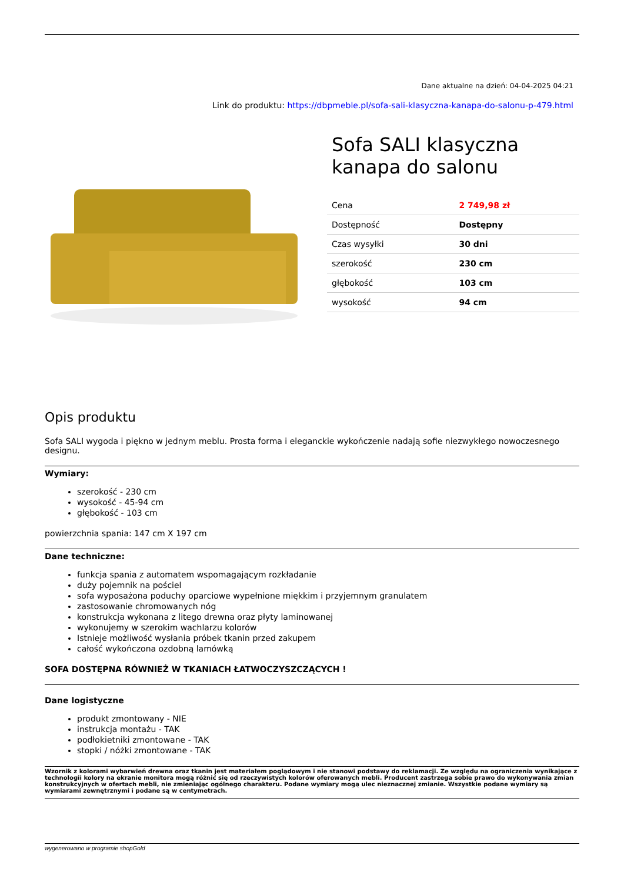Dane aktualne na dzień: 04-04-2025 04:21
Link do produktu: https://dbpmeble.pl/sofa-sali-klasyczna-kanapa-do-salonu-p-479.html
Sofa SALI klasyczna kanapa do salonu
| Cena | 2 749,98 zł |
| Dostępność | Dostępny |
| Czas wysyłki | 30 dni |
| szerokość | 230 cm |
| głębokość | 103 cm |
| wysokość | 94 cm |
Opis produktu
Sofa SALI wygoda i piękno w jednym meblu. Prosta forma i eleganckie wykończenie nadają sofie niezwykłego nowoczesnego designu.
Wymiary:
szerokość - 230 cm
wysokość - 45-94 cm
głębokość - 103 cm
powierzchnia spania: 147 cm X 197 cm
Dane techniczne:
funkcja spania z automatem wspomagającym rozkładanie
duży pojemnik na pościel
sofa wyposażona poduchy oparciowe wypełnione miękkim i przyjemnym granulatem
zastosowanie chromowanych nóg
konstrukcja wykonana z litego drewna oraz płyty laminowanej
wykonujemy w szerokim wachlarzu kolorów
Istnieje możliwość wysłania próbek tkanin przed zakupem
całość wykończona ozdobną lamówką
SOFA DOSTĘPNA RÓWNIEŻ W TKANIACH ŁATWOCZYSZCZĄCYCH !
Dane logistyczne
produkt zmontowany - NIE
instrukcja montażu - TAK
podłokietniki zmontowane - TAK
stopki / nóżki zmontowane - TAK
Wzornik z kolorami wybarwień drewna oraz tkanin jest materiałem poglądowym i nie stanowi podstawy do reklamacji. Ze względu na ograniczenia wynikające z technologii kolory na ekranie monitora mogą różnić się od rzeczywistych kolorów oferowanych mebli. Producent zastrzega sobie prawo do wykonywania zmian konstrukcyjnych w ofertach mebli, nie zmieniając ogólnego charakteru. Podane wymiary mogą ulec nieznacznej zmianie. Wszystkie podane wymiary są wymiarami zewnętrznymi i podane są w centymetrach.
wygenerowano w programie shopGold